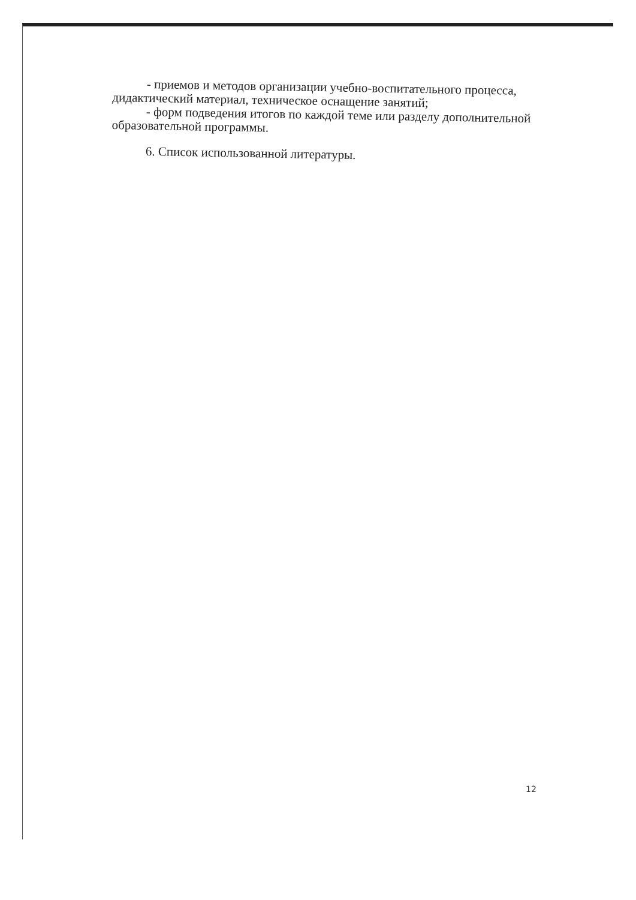- приемов и методов организации учебно-воспитательного процесса, дидактический материал, техническое оснащение занятий;
- форм подведения итогов по каждой теме или разделу дополнительной образовательной программы.
6. Список использованной литературы.
12